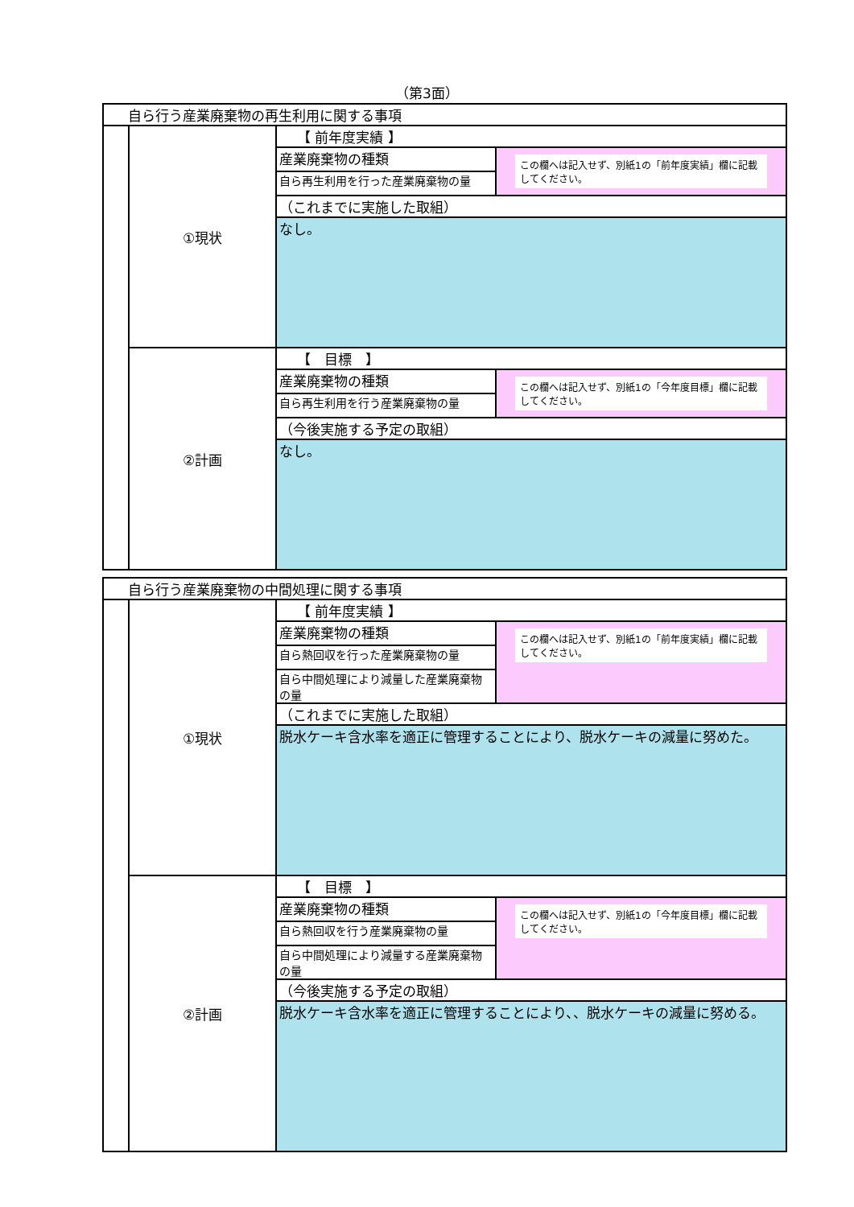（第3面）
| 自ら行う産業廃棄物の再生利用に関する事項 | | | |
| | ①現状 | 【 前年度実績 】 | |
| | | 産業廃棄物の種類 | この欄へは記入せず、別紙1の「前年度実績」欄に記載してください。 |
| | | 自ら再生利用を行った産業廃棄物の量 | |
| | | （これまでに実施した取組） | |
| | | なし。 | |
| | ②計画 | 【 目標 】 | |
| | | 産業廃棄物の種類 | この欄へは記入せず、別紙1の「今年度目標」欄に記載してください。 |
| | | 自ら再生利用を行う産業廃棄物の量 | |
| | | （今後実施する予定の取組） | |
| | | なし。 | |
| 自ら行う産業廃棄物の中間処理に関する事項 | | | |
| | ①現状 | 【 前年度実績 】 | |
| | | 産業廃棄物の種類 | この欄へは記入せず、別紙1の「前年度実績」欄に記載してください。 |
| | | 自ら熱回収を行った産業廃棄物の量 | |
| | | 自ら中間処理により減量した産業廃棄物の量 | |
| | | （これまでに実施した取組） | |
| | | 脱水ケーキ含水率を適正に管理することにより、脱水ケーキの減量に努めた。 | |
| | ②計画 | 【 目標 】 | |
| | | 産業廃棄物の種類 | この欄へは記入せず、別紙1の「今年度目標」欄に記載してください。 |
| | | 自ら熱回収を行う産業廃棄物の量 | |
| | | 自ら中間処理により減量する産業廃棄物の量 | |
| | | （今後実施する予定の取組） | |
| | | 脱水ケーキ含水率を適正に管理することにより、、脱水ケーキの減量に努める。 | |